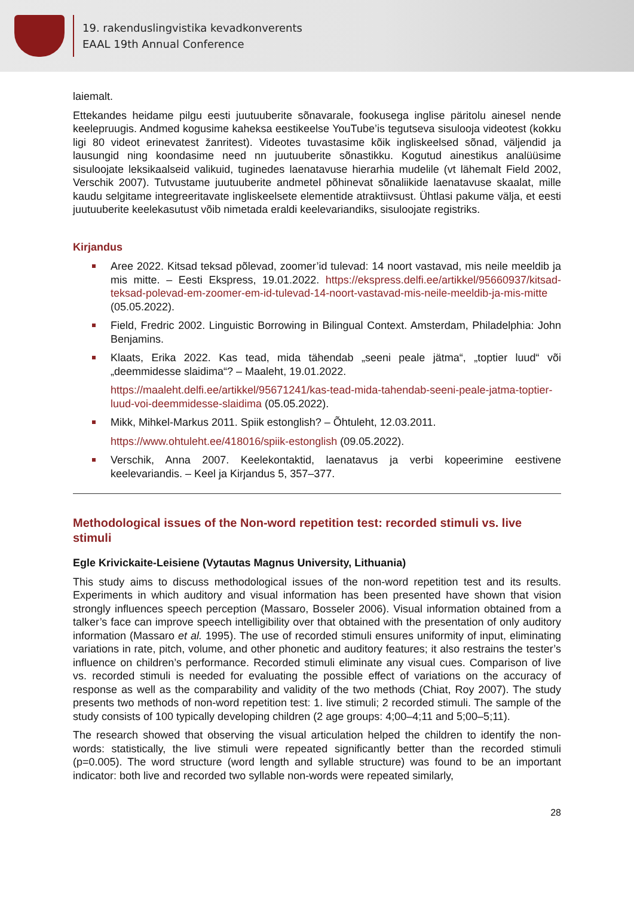19. rakenduslingvistika kevadkonverents
EAAL 19th Annual Conference
laiemalt.
Ettekandes heidame pilgu eesti juutuuberite sõnavarale, fookusega inglise päritolu ainesel nende keelepruugis. Andmed kogusime kaheksa eestikeelse YouTube’is tegutseva sisulooja videotest (kokku ligi 80 videot erinevatest žanritest). Videotes tuvastasime kõik ingliskeelsed sõnad, väljendid ja lausungid ning koondasime need nn juutuuberite sõnastikku. Kogutud ainestikus analüüsime sisuloojate leksikaalseid valikuid, tuginedes laenatavuse hierarhia mudelile (vt lähemalt Field 2002, Verschik 2007). Tutvustame juutuuberite andmetel põhinevat sõnaliikide laenatavuse skaalat, mille kaudu selgitame integreeritavate ingliskeelsete elementide atraktiivsust. Ühtlasi pakume välja, et eesti juutuuberite keelekasutust võib nimetada eraldi keelevariandiks, sisuloojate registriks.
Kirjandus
Aree 2022. Kitsad teksad põlevad, zoomer’id tulevad: 14 noort vastavad, mis neile meeldib ja mis mitte. – Eesti Ekspress, 19.01.2022. https://ekspress.delfi.ee/artikkel/95660937/kitsad-teksad-polevad-em-zoomer-em-id-tulevad-14-noort-vastavad-mis-neile-meeldib-ja-mis-mitte (05.05.2022).
Field, Fredric 2002. Linguistic Borrowing in Bilingual Context. Amsterdam, Philadelphia: John Benjamins.
Klaats, Erika 2022. Kas tead, mida tähendab „seeni peale jätma“, „toptier luud“ või „deemmidesse slaidima“? – Maaleht, 19.01.2022.
https://maaleht.delfi.ee/artikkel/95671241/kas-tead-mida-tahendab-seeni-peale-jatma-toptier-luud-voi-deemmidesse-slaidima (05.05.2022).
Mikk, Mihkel-Markus 2011. Spiik estonglish? – Õhtuleht, 12.03.2011.
https://www.ohtuleht.ee/418016/spiik-estonglish (09.05.2022).
Verschik, Anna 2007. Keelekontaktid, laenatavus ja verbi kopeerimine eestivene keelevariandis. – Keel ja Kirjandus 5, 357–377.
Methodological issues of the Non-word repetition test: recorded stimuli vs. live stimuli
Egle Krivickaite-Leisiene (Vytautas Magnus University, Lithuania)
This study aims to discuss methodological issues of the non-word repetition test and its results. Experiments in which auditory and visual information has been presented have shown that vision strongly influences speech perception (Massaro, Bosseler 2006). Visual information obtained from a talker’s face can improve speech intelligibility over that obtained with the presentation of only auditory information (Massaro et al. 1995). The use of recorded stimuli ensures uniformity of input, eliminating variations in rate, pitch, volume, and other phonetic and auditory features; it also restrains the tester’s influence on children’s performance. Recorded stimuli eliminate any visual cues. Comparison of live vs. recorded stimuli is needed for evaluating the possible effect of variations on the accuracy of response as well as the comparability and validity of the two methods (Chiat, Roy 2007). The study presents two methods of non-word repetition test: 1. live stimuli; 2 recorded stimuli. The sample of the study consists of 100 typically developing children (2 age groups: 4;00–4;11 and 5;00–5;11).
The research showed that observing the visual articulation helped the children to identify the non-words: statistically, the live stimuli were repeated significantly better than the recorded stimuli (p=0.005). The word structure (word length and syllable structure) was found to be an important indicator: both live and recorded two syllable non-words were repeated similarly,
28